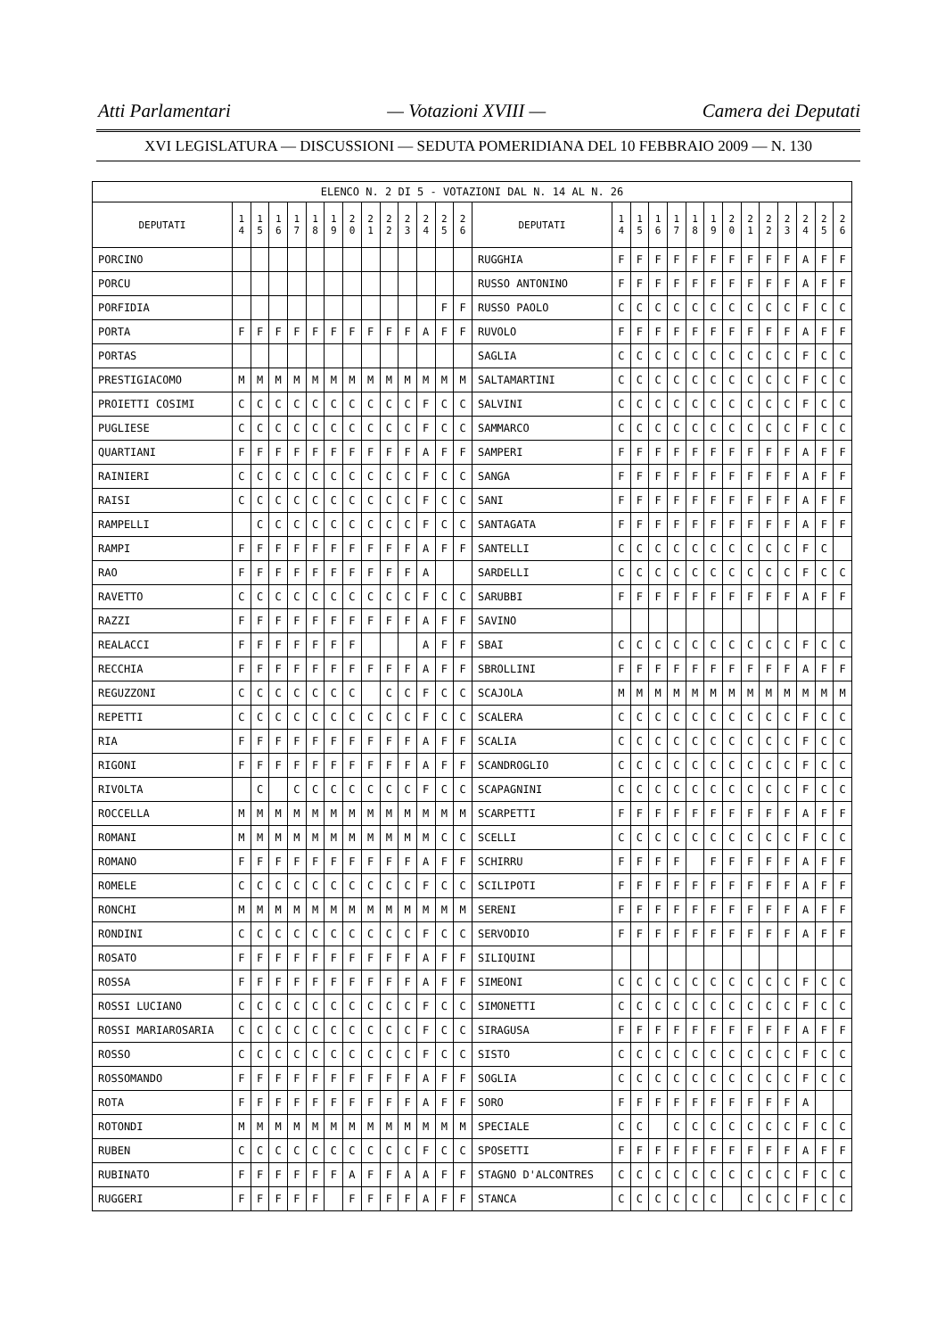Atti Parlamentari — Votazioni XVIII — Camera dei Deputati
XVI LEGISLATURA — DISCUSSIONI — SEDUTA POMERIDIANA DEL 10 FEBBRAIO 2009 — N. 130
| ELENCO N. 2 DI 5 - VOTAZIONI DAL N. 14 AL N. 26 | | | | | | | | | | | | | | | | | | | | | | | | | | | |
| DEPUTATI | 1 4 | 1 5 | 1 6 | 1 7 | 1 8 | 1 9 | 2 0 | 2 1 | 2 2 | 2 3 | 2 4 | 2 5 | 2 6 | DEPUTATI | 1 4 | 1 5 | 1 6 | 1 7 | 1 8 | 1 9 | 2 0 | 2 1 | 2 2 | 2 3 | 2 4 | 2 5 | 2 6 |
| PORCINO | | | | | | | | | | | | | | RUGGHIA | F | F | F | F | F | F | F | F | F | F | A | F | F |
| PORCU | | | | | | | | | | | | | | RUSSO ANTONINO | F | F | F | F | F | F | F | F | F | F | A | F | F |
| PORFIDIA | | | | | | | | | | | | F | F | RUSSO PAOLO | C | C | C | C | C | C | C | C | C | C | F | C | C |
| PORTA | F | F | F | F | F | F | F | F | F | F | A | F | F | RUVOLO | F | F | F | F | F | F | F | F | F | F | A | F | F |
| PORTAS | | | | | | | | | | | | | | SAGLIA | C | C | C | C | C | C | C | C | C | C | F | C | C |
| PRESTIGIACOMO | M | M | M | M | M | M | M | M | M | M | M | M | M | SALTAMARTINI | C | C | C | C | C | C | C | C | C | C | F | C | C |
| PROIETTI COSIMI | C | C | C | C | C | C | C | C | C | C | F | C | C | SALVINI | C | C | C | C | C | C | C | C | C | C | F | C | C |
| PUGLIESE | C | C | C | C | C | C | C | C | C | C | F | C | C | SAMMARCO | C | C | C | C | C | C | C | C | C | C | F | C | C |
| QUARTIANI | F | F | F | F | F | F | F | F | F | F | A | F | F | SAMPERI | F | F | F | F | F | F | F | F | F | F | A | F | F |
| RAINIERI | C | C | C | C | C | C | C | C | C | C | F | C | C | SANGA | F | F | F | F | F | F | F | F | F | F | A | F | F |
| RAISI | C | C | C | C | C | C | C | C | C | C | F | C | C | SANI | F | F | F | F | F | F | F | F | F | F | A | F | F |
| RAMPELLI | | C | C | C | C | C | C | C | C | C | F | C | C | SANTAGATA | F | F | F | F | F | F | F | F | F | F | A | F | F |
| RAMPI | F | F | F | F | F | F | F | F | F | F | A | F | F | SANTELLI | C | C | C | C | C | C | C | C | C | C | F | C | |
| RAO | F | F | F | F | F | F | F | F | F | F | A | | | SARDELLI | C | C | C | C | C | C | C | C | C | C | F | C | C |
| RAVETTO | C | C | C | C | C | C | C | C | C | C | F | C | C | SARUBBI | F | F | F | F | F | F | F | F | F | F | A | F | F |
| RAZZI | F | F | F | F | F | F | F | F | F | F | A | F | F | SAVINO | | | | | | | | | | | | | |
| REALACCI | F | F | F | F | F | F | F | | | | A | F | F | SBAI | C | C | C | C | C | C | C | C | C | C | F | C | C |
| RECCHIA | F | F | F | F | F | F | F | F | F | F | A | F | F | SBROLLINI | F | F | F | F | F | F | F | F | F | F | A | F | F |
| REGUZZONI | C | C | C | C | C | C | C | | C | C | F | C | C | SCAJOLA | M | M | M | M | M | M | M | M | M | M | M | M | M |
| REPETTI | C | C | C | C | C | C | C | C | C | C | F | C | C | SCALERA | C | C | C | C | C | C | C | C | C | C | F | C | C |
| RIA | F | F | F | F | F | F | F | F | F | F | A | F | F | SCALIA | C | C | C | C | C | C | C | C | C | C | F | C | C |
| RIGONI | F | F | F | F | F | F | F | F | F | F | A | F | F | SCANDROGLIO | C | C | C | C | C | C | C | C | C | C | F | C | C |
| RIVOLTA | | C | | C | C | C | C | C | C | C | F | C | C | SCAPAGNINI | C | C | C | C | C | C | C | C | C | C | F | C | C |
| ROCCELLA | M | M | M | M | M | M | M | M | M | M | M | M | M | SCARPETTI | F | F | F | F | F | F | F | F | F | F | A | F | F |
| ROMANI | M | M | M | M | M | M | M | M | M | M | M | C | C | SCELLI | C | C | C | C | C | C | C | C | C | C | F | C | C |
| ROMANO | F | F | F | F | F | F | F | F | F | F | A | F | F | SCHIRRU | F | F | F | F | | F | F | F | F | F | A | F | F |
| ROMELE | C | C | C | C | C | C | C | C | C | C | F | C | C | SCILIPOTI | F | F | F | F | F | F | F | F | F | F | A | F | F |
| RONCHI | M | M | M | M | M | M | M | M | M | M | M | M | M | SERENI | F | F | F | F | F | F | F | F | F | F | A | F | F |
| RONDINI | C | C | C | C | C | C | C | C | C | C | F | C | C | SERVODIO | F | F | F | F | F | F | F | F | F | F | A | F | F |
| ROSATO | F | F | F | F | F | F | F | F | F | F | A | F | F | SILIQUINI | | | | | | | | | | | | | |
| ROSSA | F | F | F | F | F | F | F | F | F | F | A | F | F | SIMEONI | C | C | C | C | C | C | C | C | C | C | F | C | C |
| ROSSI LUCIANO | C | C | C | C | C | C | C | C | C | C | F | C | C | SIMONETTI | C | C | C | C | C | C | C | C | C | C | F | C | C |
| ROSSI MARIAROSARIA | C | C | C | C | C | C | C | C | C | C | F | C | C | SIRAGUSA | F | F | F | F | F | F | F | F | F | F | A | F | F |
| ROSSO | C | C | C | C | C | C | C | C | C | C | F | C | C | SISTO | C | C | C | C | C | C | C | C | C | C | F | C | C |
| ROSSOMANDO | F | F | F | F | F | F | F | F | F | F | A | F | F | SOGLIA | C | C | C | C | C | C | C | C | C | C | F | C | C |
| ROTA | F | F | F | F | F | F | F | F | F | F | A | F | F | SORO | F | F | F | F | F | F | F | F | F | F | A | | |
| ROTONDI | M | M | M | M | M | M | M | M | M | M | M | M | M | SPECIALE | C | C | | C | C | C | C | C | C | C | F | C | C |
| RUBEN | C | C | C | C | C | C | C | C | C | C | F | C | C | SPOSETTI | F | F | F | F | F | F | F | F | F | F | A | F | F |
| RUBINATO | F | F | F | F | F | F | A | F | F | A | A | F | F | STAGNO D'ALCONTRES | C | C | C | C | C | C | C | C | C | C | F | C | C |
| RUGGERI | F | F | F | F | F | | F | F | F | F | A | F | F | STANCA | C | C | C | C | C | C | | C | C | C | F | C | C |